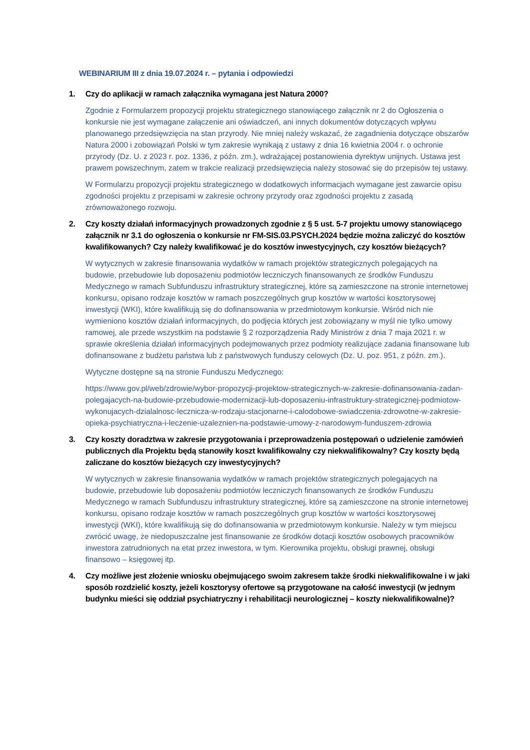WEBINARIUM III z dnia 19.07.2024 r. – pytania i odpowiedzi
1. Czy do aplikacji w ramach załącznika wymagana jest Natura 2000?
Zgodnie z Formularzem propozycji projektu strategicznego stanowiącego załącznik nr 2 do Ogłoszenia o konkursie nie jest wymagane załączenie ani oświadczeń, ani innych dokumentów dotyczących wpływu planowanego przedsięwzięcia na stan przyrody. Nie mniej należy wskazać, że zagadnienia dotyczące obszarów Natura 2000 i zobowiązań Polski w tym zakresie wynikają z ustawy z dnia 16 kwietnia 2004 r. o ochronie przyrody (Dz. U. z 2023 r. poz. 1336, z późn. zm.), wdrażającej postanowienia dyrektyw unijnych. Ustawa jest prawem powszechnym, zatem w trakcie realizacji przedsięwzięcia należy stosować się do przepisów tej ustawy.
W Formularzu propozycji projektu strategicznego w dodatkowych informacjach wymagane jest zawarcie opisu zgodności projektu z przepisami w zakresie ochrony przyrody oraz zgodności projektu z zasadą zrównoważonego rozwoju.
2. Czy koszty działań informacyjnych prowadzonych zgodnie z § 5 ust. 5-7 projektu umowy stanowiącego załącznik nr 3.1 do ogłoszenia o konkursie nr FM-SIS.03.PSYCH.2024 będzie można zaliczyć do kosztów kwalifikowanych? Czy należy kwalifikować je do kosztów inwestycyjnych, czy kosztów bieżących?
W wytycznych w zakresie finansowania wydatków w ramach projektów strategicznych polegających na budowie, przebudowie lub doposażeniu podmiotów leczniczych finansowanych ze środków Funduszu Medycznego w ramach Subfunduszu infrastruktury strategicznej, które są zamieszczone na stronie internetowej konkursu, opisano rodzaje kosztów w ramach poszczególnych grup kosztów w wartości kosztorysowej inwestycji (WKI), które kwalifikują się do dofinansowania w przedmiotowym konkursie. Wśród nich nie wymieniono kosztów działań informacyjnych, do podjęcia których jest zobowiązany w myśl nie tylko umowy ramowej, ale przede wszystkim na podstawie § 2 rozporządzenia Rady Ministrów z dnia 7 maja 2021 r. w sprawie określenia działań informacyjnych podejmowanych przez podmioty realizujące zadania finansowane lub dofinansowane z budżetu państwa lub z państwowych funduszy celowych (Dz. U. poz. 951, z późn. zm.).
Wytyczne dostępne są na stronie Funduszu Medycznego:
https://www.gov.pl/web/zdrowie/wybor-propozycji-projektow-strategicznych-w-zakresie-dofinansowania-zadan-polegajacych-na-budowie-przebudowie-modernizacji-lub-doposazeniu-infrastruktury-strategicznej-podmiotow-wykonujacych-dzialalnosc-lecznicza-w-rodzaju-stacjonarne-i-calodobowe-swiadczenia-zdrowotne-w-zakresie-opieka-psychiatryczna-i-leczenie-uzaleznien-na-podstawie-umowy-z-narodowym-funduszem-zdrowia
3. Czy koszty doradztwa w zakresie przygotowania i przeprowadzenia postępowań o udzielenie zamówień publicznych dla Projektu będą stanowiły koszt kwalifikowalny czy niekwalifikowalny? Czy koszty będą zaliczane do kosztów bieżących czy inwestycyjnych?
W wytycznych w zakresie finansowania wydatków w ramach projektów strategicznych polegających na budowie, przebudowie lub doposażeniu podmiotów leczniczych finansowanych ze środków Funduszu Medycznego w ramach Subfunduszu infrastruktury strategicznej, które są zamieszczone na stronie internetowej konkursu, opisano rodzaje kosztów w ramach poszczególnych grup kosztów w wartości kosztorysowej inwestycji (WKI), które kwalifikują się do dofinansowania w przedmiotowym konkursie. Należy w tym miejscu zwrócić uwagę, że niedopuszczalne jest finansowanie ze środków dotacji kosztów osobowych pracowników inwestora zatrudnionych na etat przez inwestora, w tym. Kierownika projektu, obsługi prawnej, obsługi finansowo – księgowej itp.
4. Czy możliwe jest złożenie wniosku obejmującego swoim zakresem także środki niekwalifikowalne i w jaki sposób rozdzielić koszty, jeżeli kosztorysy ofertowe są przygotowane na całość inwestycji (w jednym budynku mieści się oddział psychiatryczny i rehabilitacji neurologicznej – koszty niekwalifikowalne)?